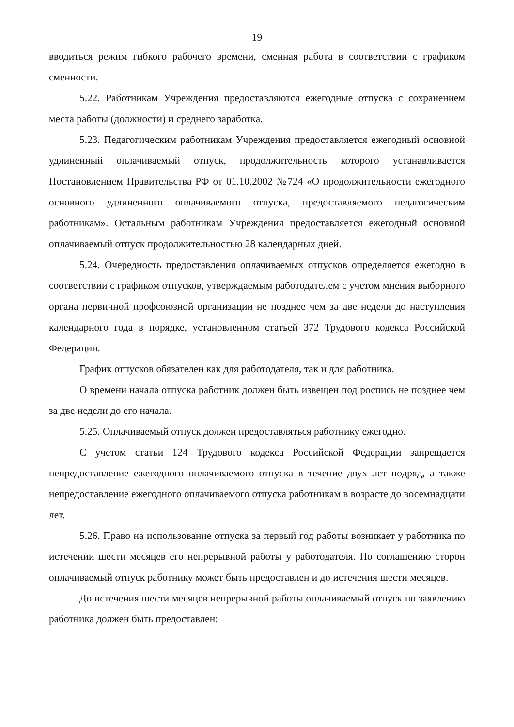19
вводиться режим гибкого рабочего времени, сменная работа в соответствии с графиком сменности.
5.22. Работникам Учреждения предоставляются ежегодные отпуска с сохранением места работы (должности) и среднего заработка.
5.23. Педагогическим работникам Учреждения предоставляется ежегодный основной удлиненный оплачиваемый отпуск, продолжительность которого устанавливается Постановлением Правительства РФ от 01.10.2002 №724 «О продолжительности ежегодного основного удлиненного оплачиваемого отпуска, предоставляемого педагогическим работникам». Остальным работникам Учреждения предоставляется ежегодный основной оплачиваемый отпуск продолжительностью 28 календарных дней.
5.24. Очередность предоставления оплачиваемых отпусков определяется ежегодно в соответствии с графиком отпусков, утверждаемым работодателем с учетом мнения выборного органа первичной профсоюзной организации не позднее чем за две недели до наступления календарного года в порядке, установленном статьей 372 Трудового кодекса Российской Федерации.
График отпусков обязателен как для работодателя, так и для работника.
О времени начала отпуска работник должен быть извещен под роспись не позднее чем за две недели до его начала.
5.25. Оплачиваемый отпуск должен предоставляться работнику ежегодно.
С учетом статьи 124 Трудового кодекса Российской Федерации запрещается непредоставление ежегодного оплачиваемого отпуска в течение двух лет подряд, а также непредоставление ежегодного оплачиваемого отпуска работникам в возрасте до восемнадцати лет.
5.26. Право на использование отпуска за первый год работы возникает у работника по истечении шести месяцев его непрерывной работы у работодателя. По соглашению сторон оплачиваемый отпуск работнику может быть предоставлен и до истечения шести месяцев.
До истечения шести месяцев непрерывной работы оплачиваемый отпуск по заявлению работника должен быть предоставлен: